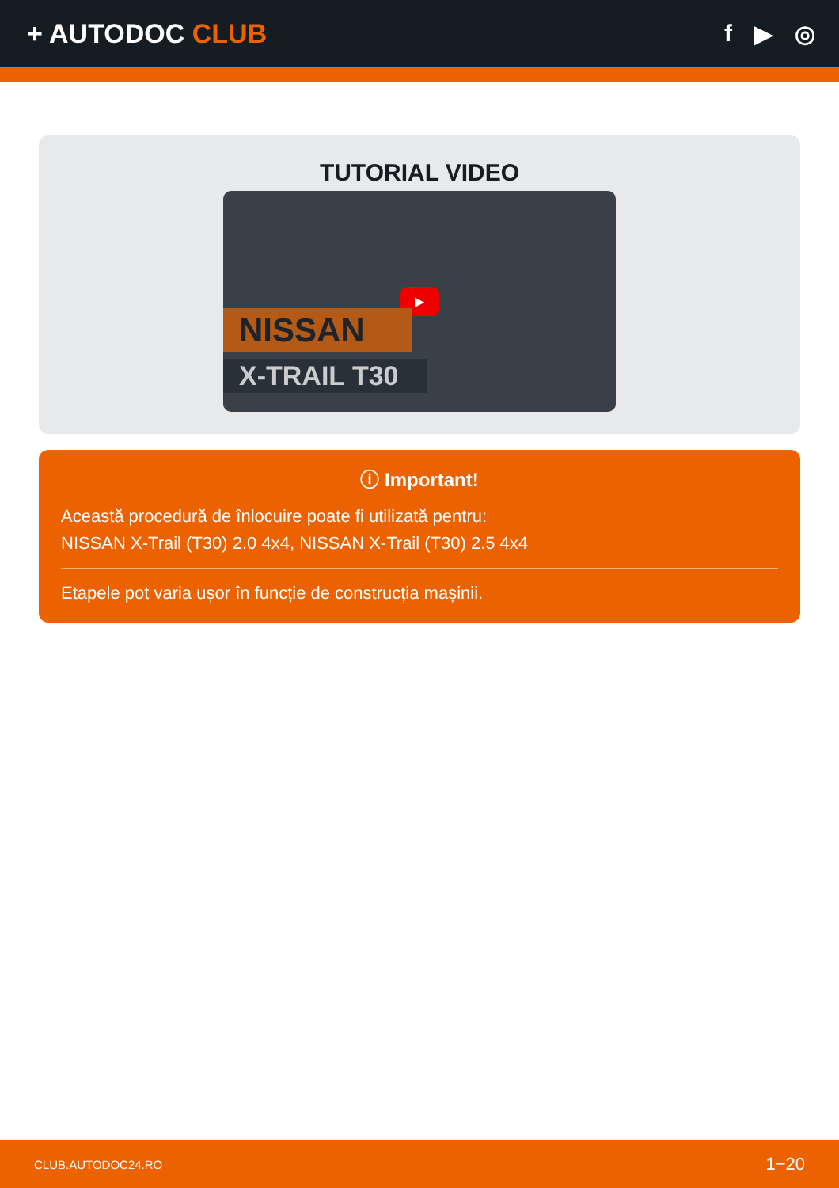+ AUTODOC CLUB f ▶ ◎
TUTORIAL VIDEO
▶
NISSAN
X-TRAIL T30
ⓘ Important!
Această procedură de înlocuire poate fi utilizată pentru:
NISSAN X-Trail (T30) 2.0 4x4, NISSAN X-Trail (T30) 2.5 4x4
Etapele pot varia ușor în funcție de construcția mașinii.
CLUB.AUTODOC24.RO 1−20